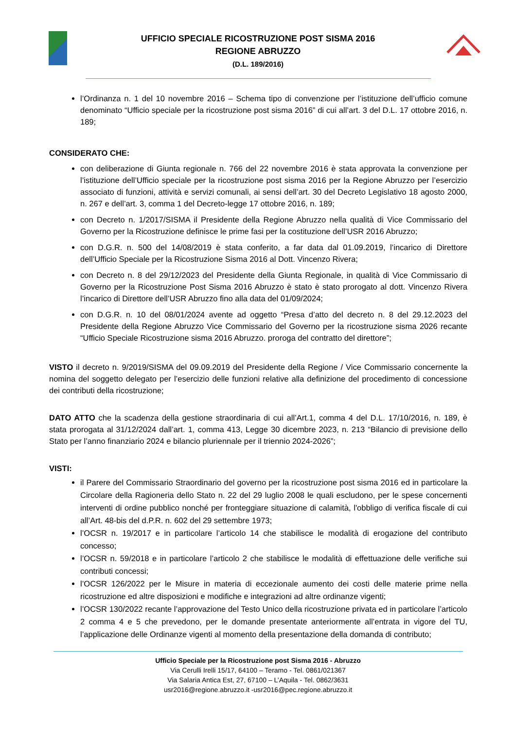UFFICIO SPECIALE RICOSTRUZIONE POST SISMA 2016
REGIONE ABRUZZO
(D.L. 189/2016)
l’Ordinanza n. 1 del 10 novembre 2016 – Schema tipo di convenzione per l’istituzione dell’ufficio comune denominato “Ufficio speciale per la ricostruzione post sisma 2016” di cui all’art. 3 del D.L. 17 ottobre 2016, n. 189;
CONSIDERATO CHE:
con deliberazione di Giunta regionale n. 766 del 22 novembre 2016 è stata approvata la convenzione per l’istituzione dell’Ufficio speciale per la ricostruzione post sisma 2016 per la Regione Abruzzo per l’esercizio associato di funzioni, attività e servizi comunali, ai sensi dell’art. 30 del Decreto Legislativo 18 agosto 2000, n. 267 e dell’art. 3, comma 1 del Decreto-legge 17 ottobre 2016, n. 189;
con Decreto n. 1/2017/SISMA il Presidente della Regione Abruzzo nella qualità di Vice Commissario del Governo per la Ricostruzione definisce le prime fasi per la costituzione dell’USR 2016 Abruzzo;
con D.G.R. n. 500 del 14/08/2019 è stata conferito, a far data dal 01.09.2019, l’incarico di Direttore dell’Ufficio Speciale per la Ricostruzione Sisma 2016 al Dott. Vincenzo Rivera;
con Decreto n. 8 del 29/12/2023 del Presidente della Giunta Regionale, in qualità di Vice Commissario di Governo per la Ricostruzione Post Sisma 2016 Abruzzo è stato è stato prorogato al dott. Vincenzo Rivera l’incarico di Direttore dell’USR Abruzzo fino alla data del 01/09/2024;
con D.G.R. n. 10 del 08/01/2024 avente ad oggetto “Presa d’atto del decreto n. 8 del 29.12.2023 del Presidente della Regione Abruzzo Vice Commissario del Governo per la ricostruzione sisma 2026 recante “Ufficio Speciale Ricostruzione sisma 2016 Abruzzo. proroga del contratto del direttore”;
VISTO il decreto n. 9/2019/SISMA del 09.09.2019 del Presidente della Regione / Vice Commissario concernente la nomina del soggetto delegato per l’esercizio delle funzioni relative alla definizione del procedimento di concessione dei contributi della ricostruzione;
DATO ATTO che la scadenza della gestione straordinaria di cui all’Art.1, comma 4 del D.L. 17/10/2016, n. 189, è stata prorogata al 31/12/2024 dall’art. 1, comma 413, Legge 30 dicembre 2023, n. 213 “Bilancio di previsione dello Stato per l’anno finanziario 2024 e bilancio pluriennale per il triennio 2024-2026”;
VISTI:
il Parere del Commissario Straordinario del governo per la ricostruzione post sisma 2016 ed in particolare la Circolare della Ragioneria dello Stato n. 22 del 29 luglio 2008 le quali escludono, per le spese concernenti interventi di ordine pubblico nonché per fronteggiare situazione di calamità, l'obbligo di verifica fiscale di cui all’Art. 48-bis del d.P.R. n. 602 del 29 settembre 1973;
l’OCSR n. 19/2017 e in particolare l’articolo 14 che stabilisce le modalità di erogazione del contributo concesso;
l’OCSR n. 59/2018 e in particolare l’articolo 2 che stabilisce le modalità di effettuazione delle verifiche sui contributi concessi;
l’OCSR 126/2022 per le Misure in materia di eccezionale aumento dei costi delle materie prime nella ricostruzione ed altre disposizioni e modifiche e integrazioni ad altre ordinanze vigenti;
l’OCSR 130/2022 recante l’approvazione del Testo Unico della ricostruzione privata ed in particolare l’articolo 2 comma 4 e 5 che prevedono, per le domande presentate anteriormente all’entrata in vigore del TU, l’applicazione delle Ordinanze vigenti al momento della presentazione della domanda di contributo;
Ufficio Speciale per la Ricostruzione post Sisma 2016 - Abruzzo
Via Cerulli Irelli 15/17, 64100 – Teramo - Tel. 0861/021367
Via Salaria Antica Est, 27, 67100 – L’Aquila - Tel. 0862/3631
usr2016@regione.abruzzo.it -usr2016@pec.regione.abruzzo.it